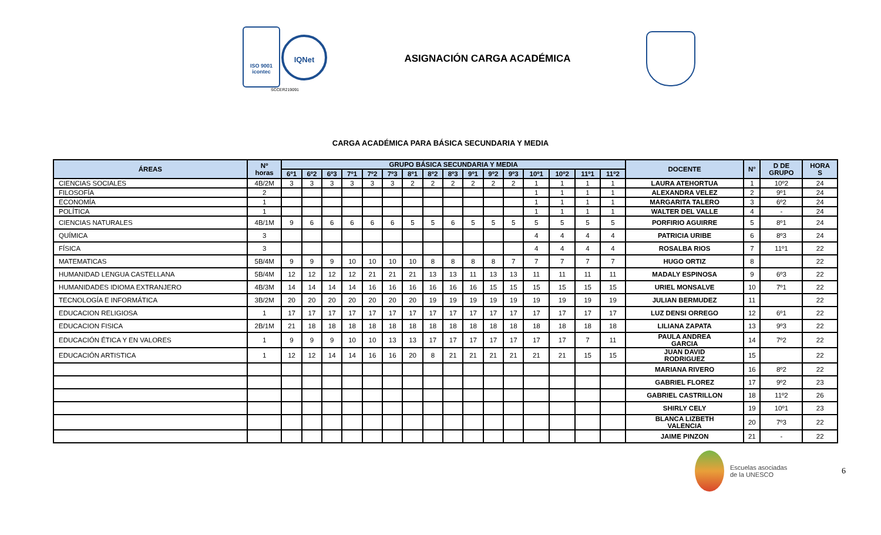ISO 9001
icontec IQNet
SCCER219091
ASIGNACIÓN CARGA ACADÉMICA
CARGA ACADÉMICA PARA BÁSICA SECUNDARIA Y MEDIA
| ÁREAS | Nº horas | GRUPO BÁSICA SECUNDARIA Y MEDIA | | | | | | | | | | | | | | | | DOCENTE | N° | D DE GRUPO | HORA S |
| --- | --- | --- | --- | --- | --- | --- | --- | --- | --- | --- | --- | --- | --- | --- | --- | --- | --- | --- | --- | --- | --- |
| | | 6º1 | 6º2 | 6º3 | 7º1 | 7º2 | 7º3 | 8º1 | 8º2 | 8º3 | 9º1 | 9º2 | 9º3 | 10º1 | 10º2 | 11º1 | 11º2 | | | | |
| CIENCIAS SOCIALES | 4B/2M | 3 | 3 | 3 | 3 | 3 | 3 | 2 | 2 | 2 | 2 | 2 | 2 | 1 | 1 | 1 | 1 | LAURA ATEHORTUA | 1 | 10º2 | 24 |
| FILOSOFÍA | 2 | | | | | | | | | | | | | 1 | 1 | 1 | 1 | ALEXANDRA VELEZ | 2 | 9º1 | 24 |
| ECONOMÍA | 1 | | | | | | | | | | | | | 1 | 1 | 1 | 1 | MARGARITA TALERO | 3 | 6º2 | 24 |
| POLÍTICA | 1 | | | | | | | | | | | | | 1 | 1 | 1 | 1 | WALTER DEL VALLE | 4 | - | 24 |
| CIENCIAS NATURALES | 4B/1M | 9 | 6 | 6 | 6 | 6 | 6 | 5 | 5 | 6 | 5 | 5 | 5 | 5 | 5 | 5 | 5 | PORFIRIO AGUIRRE | 5 | 8º1 | 24 |
| QUÍMICA | 3 | | | | | | | | | | | | | 4 | 4 | 4 | 4 | PATRICIA URIBE | 6 | 8º3 | 24 |
| FÍSICA | 3 | | | | | | | | | | | | | 4 | 4 | 4 | 4 | ROSALBA RIOS | 7 | 11º1 | 22 |
| MATEMATICAS | 5B/4M | 9 | 9 | 9 | 10 | 10 | 10 | 10 | 8 | 8 | 8 | 8 | 7 | 7 | 7 | 7 | 7 | HUGO ORTIZ | 8 | | 22 |
| HUMANIDAD LENGUA CASTELLANA | 5B/4M | 12 | 12 | 12 | 12 | 21 | 21 | 21 | 13 | 13 | 11 | 13 | 13 | 11 | 11 | 11 | 11 | MADALY ESPINOSA | 9 | 6º3 | 22 |
| HUMANIDADES IDIOMA EXTRANJERO | 4B/3M | 14 | 14 | 14 | 14 | 16 | 16 | 16 | 16 | 16 | 16 | 15 | 15 | 15 | 15 | 15 | 15 | URIEL MONSALVE | 10 | 7º1 | 22 |
| TECNOLOGÍA E INFORMÁTICA | 3B/2M | 20 | 20 | 20 | 20 | 20 | 20 | 20 | 19 | 19 | 19 | 19 | 19 | 19 | 19 | 19 | 19 | JULIAN BERMUDEZ | 11 | | 22 |
| EDUCACION RELIGIOSA | 1 | 17 | 17 | 17 | 17 | 17 | 17 | 17 | 17 | 17 | 17 | 17 | 17 | 17 | 17 | 17 | 17 | LUZ DENSI ORREGO | 12 | 6º1 | 22 |
| EDUCACION FISICA | 2B/1M | 21 | 18 | 18 | 18 | 18 | 18 | 18 | 18 | 18 | 18 | 18 | 18 | 18 | 18 | 18 | 18 | LILIANA ZAPATA | 13 | 9º3 | 22 |
| EDUCACIÓN ÉTICA Y EN VALORES | 1 | 9 | 9 | 9 | 10 | 10 | 13 | 13 | 17 | 17 | 17 | 17 | 17 | 17 | 17 | 7 | 11 | PAULA ANDREA GARCIA | 14 | 7º2 | 22 |
| EDUCACIÓN ARTISTICA | 1 | 12 | 12 | 14 | 14 | 16 | 16 | 20 | 8 | 21 | 21 | 21 | 21 | 21 | 21 | 15 | 15 | JUAN DAVID RODRIGUEZ | 15 | | 22 |
| | | | | | | | | | | | | | | | | | | MARIANA RIVERO | 16 | 8º2 | 22 |
| | | | | | | | | | | | | | | | | | | GABRIEL FLOREZ | 17 | 9º2 | 23 |
| | | | | | | | | | | | | | | | | | | GABRIEL CASTRILLON | 18 | 11º2 | 26 |
| | | | | | | | | | | | | | | | | | | SHIRLY CELY | 19 | 10º1 | 23 |
| | | | | | | | | | | | | | | | | | | BLANCA LIZBETH VALENCIA | 20 | 7º3 | 22 |
| | | | | | | | | | | | | | | | | | | JAIME PINZON | 21 | - | 22 |
Escuelas asociadas de la UNESCO
6